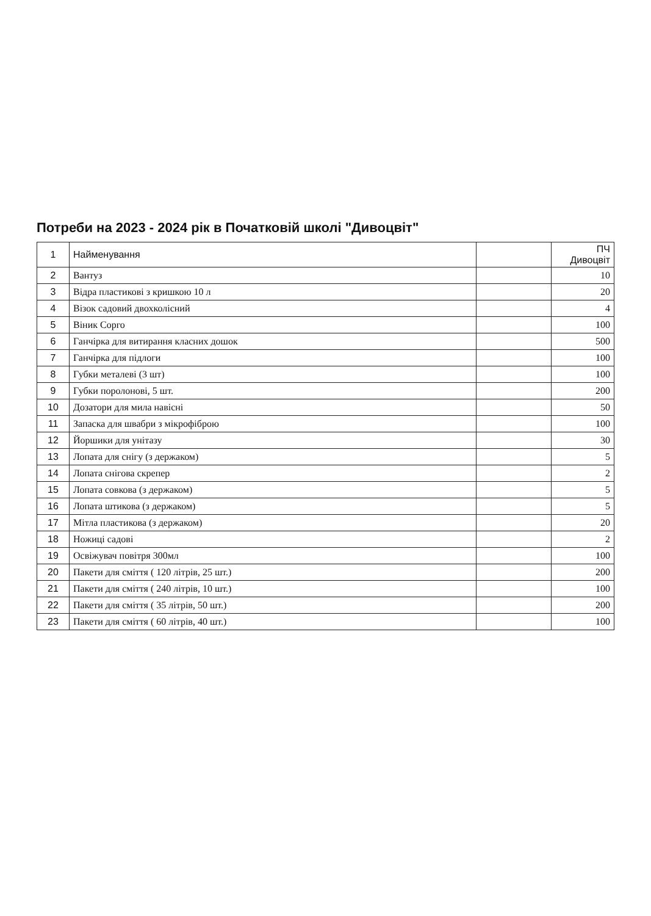Потреби на 2023 - 2024 рік в Початковій школі "Дивоцвіт"
| 1 | Найменування | | ПЧ Дивоцвіт |
| 2 | Вантуз | | 10 |
| 3 | Відра пластикові з кришкою 10 л | | 20 |
| 4 | Візок садовий двохколісний | | 4 |
| 5 | Віник Сорго | | 100 |
| 6 | Ганчірка для витирання класних дошок | | 500 |
| 7 | Ганчірка для підлоги | | 100 |
| 8 | Губки металеві (3 шт) | | 100 |
| 9 | Губки поролонові, 5 шт. | | 200 |
| 10 | Дозатори для мила навісні | | 50 |
| 11 | Запаска для швабри з мікрофіброю | | 100 |
| 12 | Йоршики для унітазу | | 30 |
| 13 | Лопата для снігу (з держаком) | | 5 |
| 14 | Лопата снігова скрепер | | 2 |
| 15 | Лопата совкова (з держаком) | | 5 |
| 16 | Лопата штикова (з держаком) | | 5 |
| 17 | Мітла пластикова (з держаком) | | 20 |
| 18 | Ножиці садові | | 2 |
| 19 | Освіжувач повітря 300мл | | 100 |
| 20 | Пакети для сміття ( 120 літрів, 25 шт.) | | 200 |
| 21 | Пакети для сміття ( 240 літрів, 10 шт.) | | 100 |
| 22 | Пакети для сміття ( 35 літрів, 50 шт.) | | 200 |
| 23 | Пакети для сміття ( 60 літрів, 40 шт.) | | 100 |